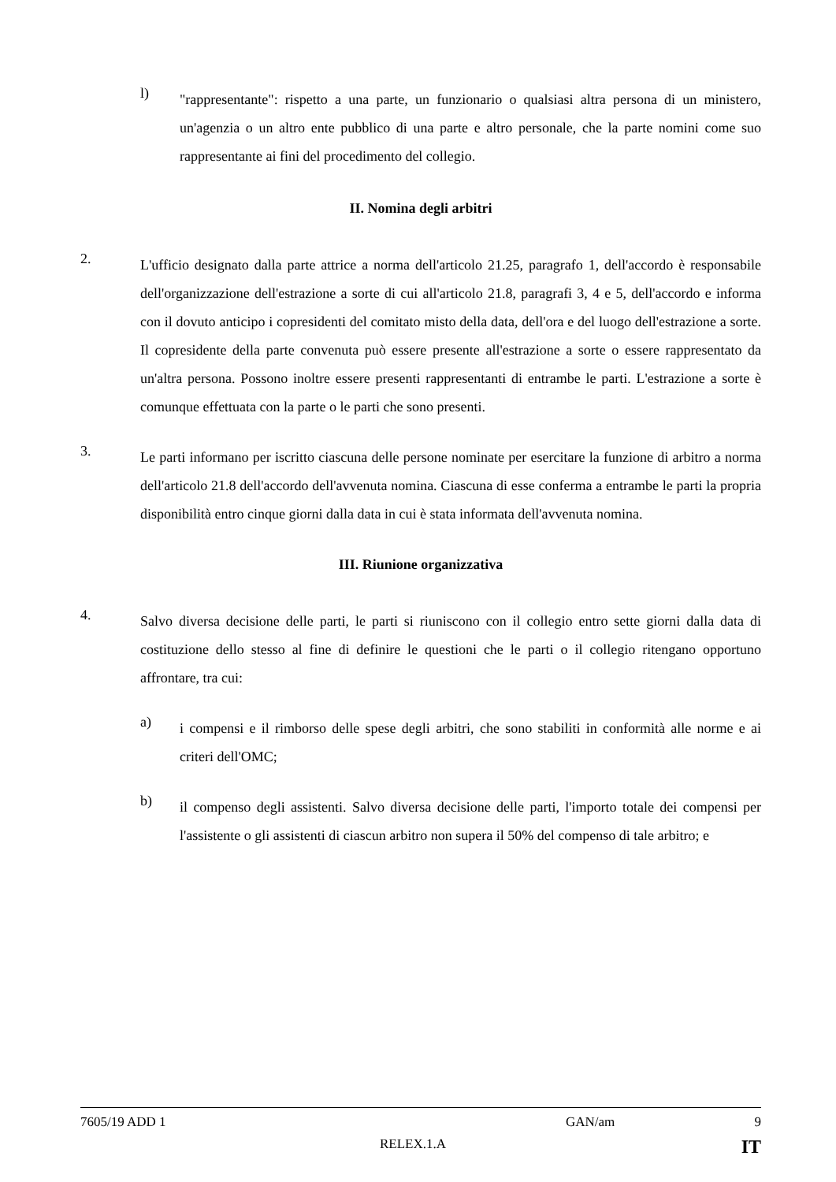l)
"rappresentante": rispetto a una parte, un funzionario o qualsiasi altra persona di un ministero, un'agenzia o un altro ente pubblico di una parte e altro personale, che la parte nomini come suo rappresentante ai fini del procedimento del collegio.
II. Nomina degli arbitri
2.
L'ufficio designato dalla parte attrice a norma dell'articolo 21.25, paragrafo 1, dell'accordo è responsabile dell'organizzazione dell'estrazione a sorte di cui all'articolo 21.8, paragrafi 3, 4 e 5, dell'accordo e informa con il dovuto anticipo i copresidenti del comitato misto della data, dell'ora e del luogo dell'estrazione a sorte. Il copresidente della parte convenuta può essere presente all'estrazione a sorte o essere rappresentato da un'altra persona. Possono inoltre essere presenti rappresentanti di entrambe le parti. L'estrazione a sorte è comunque effettuata con la parte o le parti che sono presenti.
3.
Le parti informano per iscritto ciascuna delle persone nominate per esercitare la funzione di arbitro a norma dell'articolo 21.8 dell'accordo dell'avvenuta nomina. Ciascuna di esse conferma a entrambe le parti la propria disponibilità entro cinque giorni dalla data in cui è stata informata dell'avvenuta nomina.
III. Riunione organizzativa
4.
Salvo diversa decisione delle parti, le parti si riuniscono con il collegio entro sette giorni dalla data di costituzione dello stesso al fine di definire le questioni che le parti o il collegio ritengano opportuno affrontare, tra cui:
a)
i compensi e il rimborso delle spese degli arbitri, che sono stabiliti in conformità alle norme e ai criteri dell'OMC;
b)
il compenso degli assistenti. Salvo diversa decisione delle parti, l'importo totale dei compensi per l'assistente o gli assistenti di ciascun arbitro non supera il 50% del compenso di tale arbitro; e
7605/19 ADD 1 GAN/am 9
RELEX.1.A IT